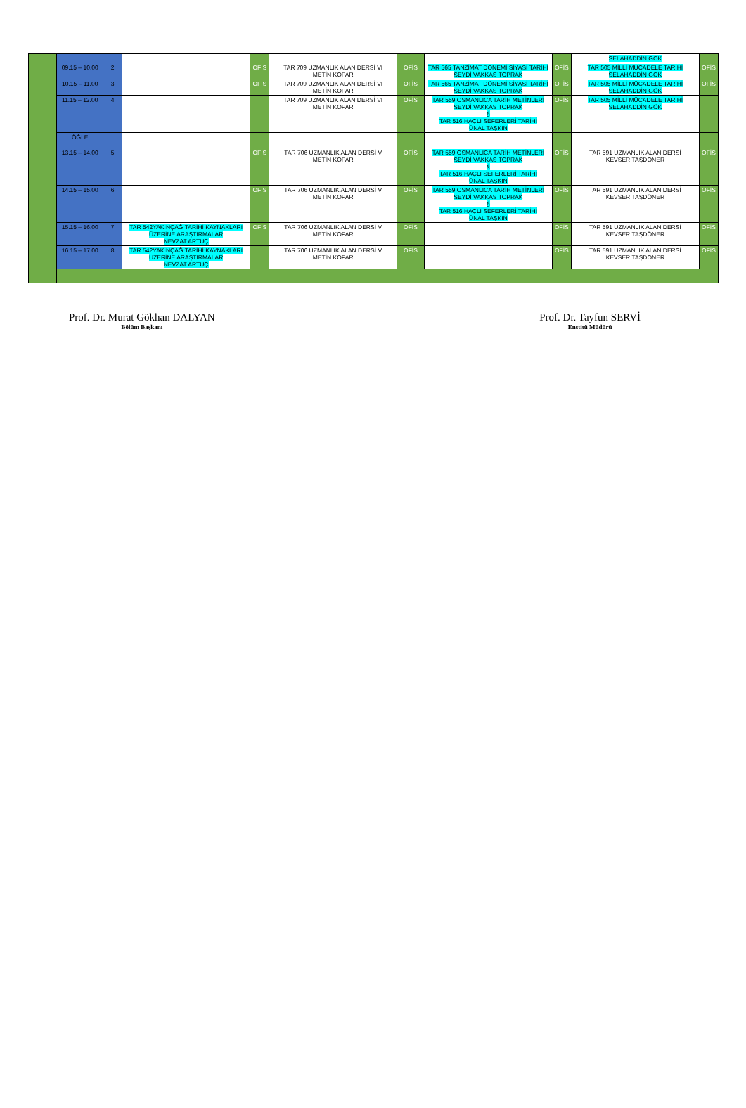| | | | | | | | | | SELAHADDİN GÖK | |
| | 09.15 – 10.00 | 2 | | OFİS | TAR 709 UZMANLIK ALAN DERSİ VI METİN KOPAR | OFİS | TAR 565 TANZİMAT DÖNEMİ SİYASİ TARİHİ SEYDİ VAKKAS TOPRAK | OFİS | TAR 505 MİLLİ MÜCADELE TARİHİ SELAHADDİN GÖK | OFİS |
| | 10.15 – 11.00 | 3 | | OFİS | TAR 709 UZMANLIK ALAN DERSİ VI METİN KOPAR | OFİS | TAR 565 TANZİMAT DÖNEMİ SİYASİ TARİHİ SEYDİ VAKKAS TOPRAK | OFİS | TAR 505 MİLLİ MÜCADELE TARİHİ SELAHADDİN GÖK | OFİS |
| | 11.15 – 12.00 | 4 | | | TAR 709 UZMANLIK ALAN DERSİ VI METİN KOPAR | OFİS | TAR 559 OSMANLICA TARİH METİNLERİ SEYDİ VAKKAS TOPRAK § TAR 516 HAÇLI SEFERLERİ TARİHİ ÜNAL TAŞKIN | OFİS | TAR 505 MİLLİ MÜCADELE TARİHİ SELAHADDİN GÖK | |
| | ÖĞLE | | | | | | | | | |
| | 13.15 – 14.00 | 5 | | OFİS | TAR 706 UZMANLIK ALAN DERSİ V METİN KOPAR | OFİS | TAR 559 OSMANLICA TARİH METİNLERİ SEYDİ VAKKAS TOPRAK § TAR 516 HAÇLI SEFERLERİ TARİHİ ÜNAL TAŞKIN | OFİS | TAR 591 UZMANLIK ALAN DERSİ KEVSER TAŞDÖNER | OFİS |
| | 14.15 – 15.00 | 6 | | OFİS | TAR 706 UZMANLIK ALAN DERSİ V METİN KOPAR | OFİS | TAR 559 OSMANLICA TARİH METİNLERİ SEYDİ VAKKAS TOPRAK § TAR 516 HAÇLI SEFERLERİ TARİHİ ÜNAL TAŞKIN | OFİS | TAR 591 UZMANLIK ALAN DERSİ KEVSER TAŞDÖNER | OFİS |
| | 15.15 – 16.00 | 7 | TAR 542YAKINÇAĞ TARİHİ KAYNAKLARI ÜZERİNE ARAŞTIRMALAR NEVZAT ARTUÇ | OFİS | TAR 706 UZMANLIK ALAN DERSİ V METİN KOPAR | OFİS | | OFİS | TAR 591 UZMANLIK ALAN DERSİ KEVSER TAŞDÖNER | OFİS |
| | 16.15 – 17.00 | 8 | TAR 542YAKINÇAĞ TARİHİ KAYNAKLARI ÜZERİNE ARAŞTIRMALAR NEVZAT ARTUÇ | | TAR 706 UZMANLIK ALAN DERSİ V METİN KOPAR | OFİS | | OFİS | TAR 591 UZMANLIK ALAN DERSİ KEVSER TAŞDÖNER | OFİS |
Prof. Dr. Murat Gökhan DALYAN
Bölüm Başkanı
Prof. Dr. Tayfun SERVİ
Enstitü Müdürü